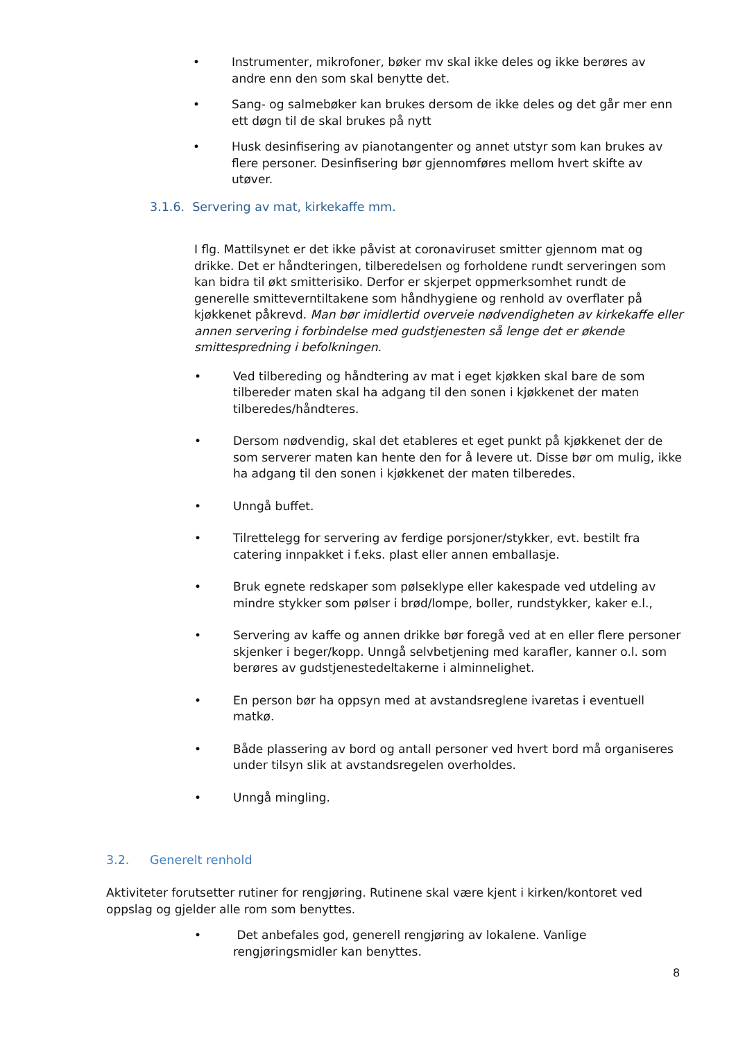• Instrumenter, mikrofoner, bøker mv skal ikke deles og ikke berøres av andre enn den som skal benytte det.
• Sang- og salmebøker kan brukes dersom de ikke deles og det går mer enn ett døgn til de skal brukes på nytt
• Husk desinfisering av pianotangenter og annet utstyr som kan brukes av flere personer. Desinfisering bør gjennomføres mellom hvert skifte av utøver.
3.1.6. Servering av mat, kirkekaffe mm.
I flg. Mattilsynet er det ikke påvist at coronaviruset smitter gjennom mat og drikke. Det er håndteringen, tilberedelsen og forholdene rundt serveringen som kan bidra til økt smitterisiko. Derfor er skjerpet oppmerksomhet rundt de generelle smitteverntiltakene som håndhygiene og renhold av overflater på kjøkkenet påkrevd. Man bør imidlertid overveie nødvendigheten av kirkekaffe eller annen servering i forbindelse med gudstjenesten så lenge det er økende smittespredning i befolkningen.
• Ved tilbereding og håndtering av mat i eget kjøkken skal bare de som tilbereder maten skal ha adgang til den sonen i kjøkkenet der maten tilberedes/håndteres.
• Dersom nødvendig, skal det etableres et eget punkt på kjøkkenet der de som serverer maten kan hente den for å levere ut. Disse bør om mulig, ikke ha adgang til den sonen i kjøkkenet der maten tilberedes.
• Unngå buffet.
• Tilrettelegg for servering av ferdige porsjoner/stykker, evt. bestilt fra catering innpakket i f.eks. plast eller annen emballasje.
• Bruk egnete redskaper som pølseklype eller kakespade ved utdeling av mindre stykker som pølser i brød/lompe, boller, rundstykker, kaker e.l.,
• Servering av kaffe og annen drikke bør foregå ved at en eller flere personer skjenker i beger/kopp. Unngå selvbetjening med karafler, kanner o.l. som berøres av gudstjenestedeltakerne i alminnelighet.
• En person bør ha oppsyn med at avstandsreglene ivaretas i eventuell matkø.
• Både plassering av bord og antall personer ved hvert bord må organiseres under tilsyn slik at avstandsregelen overholdes.
• Unngå mingling.
3.2. Generelt renhold
Aktiviteter forutsetter rutiner for rengjøring. Rutinene skal være kjent i kirken/kontoret ved oppslag og gjelder alle rom som benyttes.
• Det anbefales god, generell rengjøring av lokalene. Vanlige rengjøringsmidler kan benyttes.
8